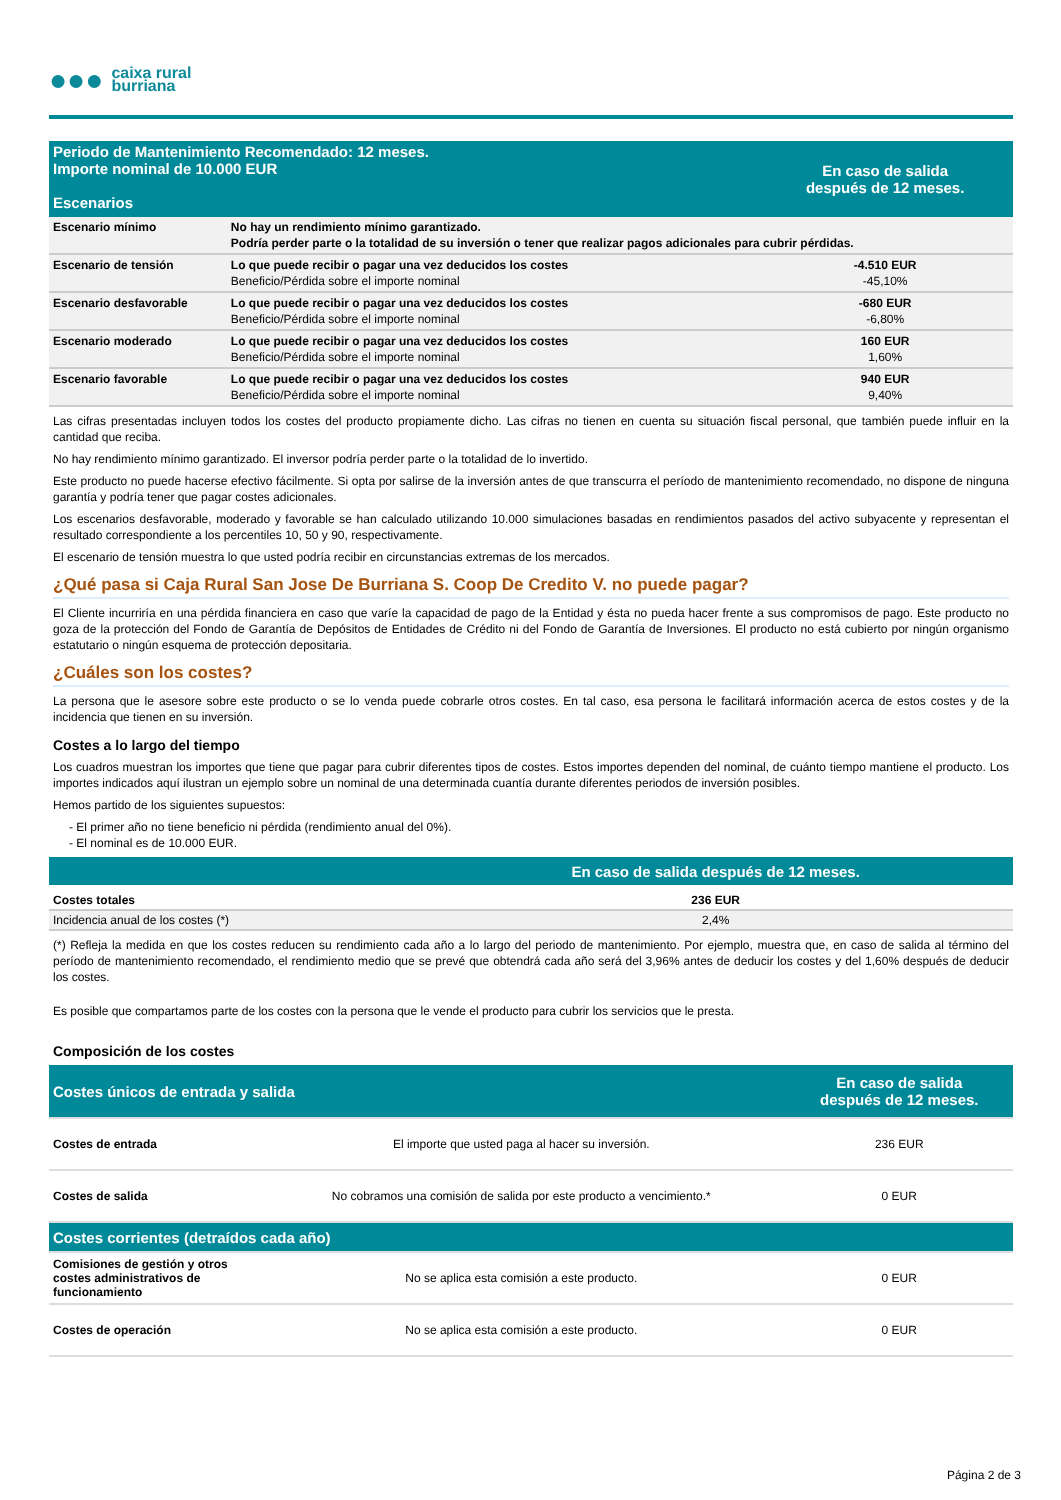●●●
caixa rural
burriana
| Periodo de Mantenimiento Recomendado: 12 meses. Importe nominal de 10.000 EUR Escenarios | | En caso de salida después de 12 meses. |
| Escenario mínimo | No hay un rendimiento mínimo garantizado. Podría perder parte o la totalidad de su inversión o tener que realizar pagos adicionales para cubrir pérdidas. | |
| Escenario de tensión | Lo que puede recibir o pagar una vez deducidos los costes Beneficio/Pérdida sobre el importe nominal | -4.510 EUR -45,10% |
| Escenario desfavorable | Lo que puede recibir o pagar una vez deducidos los costes Beneficio/Pérdida sobre el importe nominal | -680 EUR -6,80% |
| Escenario moderado | Lo que puede recibir o pagar una vez deducidos los costes Beneficio/Pérdida sobre el importe nominal | 160 EUR 1,60% |
| Escenario favorable | Lo que puede recibir o pagar una vez deducidos los costes Beneficio/Pérdida sobre el importe nominal | 940 EUR 9,40% |
Las cifras presentadas incluyen todos los costes del producto propiamente dicho. Las cifras no tienen en cuenta su situación fiscal personal, que también puede influir en la cantidad que reciba.
No hay rendimiento mínimo garantizado. El inversor podría perder parte o la totalidad de lo invertido.
Este producto no puede hacerse efectivo fácilmente. Si opta por salirse de la inversión antes de que transcurra el período de mantenimiento recomendado, no dispone de ninguna garantía y podría tener que pagar costes adicionales.
Los escenarios desfavorable, moderado y favorable se han calculado utilizando 10.000 simulaciones basadas en rendimientos pasados del activo subyacente y representan el resultado correspondiente a los percentiles 10, 50 y 90, respectivamente.
El escenario de tensión muestra lo que usted podría recibir en circunstancias extremas de los mercados.
¿Qué pasa si Caja Rural San Jose De Burriana S. Coop De Credito V. no puede pagar?
El Cliente incurriría en una pérdida financiera en caso que varíe la capacidad de pago de la Entidad y ésta no pueda hacer frente a sus compromisos de pago. Este producto no goza de la protección del Fondo de Garantía de Depósitos de Entidades de Crédito ni del Fondo de Garantía de Inversiones. El producto no está cubierto por ningún organismo estatutario o ningún esquema de protección depositaria.
¿Cuáles son los costes?
La persona que le asesore sobre este producto o se lo venda puede cobrarle otros costes. En tal caso, esa persona le facilitará información acerca de estos costes y de la incidencia que tienen en su inversión.
Costes a lo largo del tiempo
Los cuadros muestran los importes que tiene que pagar para cubrir diferentes tipos de costes. Estos importes dependen del nominal, de cuánto tiempo mantiene el producto. Los importes indicados aquí ilustran un ejemplo sobre un nominal de una determinada cuantía durante diferentes periodos de inversión posibles.
Hemos partido de los siguientes supuestos:
- El primer año no tiene beneficio ni pérdida (rendimiento anual del 0%).
- El nominal es de 10.000 EUR.
| | En caso de salida después de 12 meses. |
| Costes totales | 236 EUR |
| Incidencia anual de los costes (*) | 2,4% |
(*) Refleja la medida en que los costes reducen su rendimiento cada año a lo largo del periodo de mantenimiento. Por ejemplo, muestra que, en caso de salida al término del período de mantenimiento recomendado, el rendimiento medio que se prevé que obtendrá cada año será del 3,96% antes de deducir los costes y del 1,60% después de deducir los costes.
Es posible que compartamos parte de los costes con la persona que le vende el producto para cubrir los servicios que le presta.
Composición de los costes
| Costes únicos de entrada y salida | | En caso de salida después de 12 meses. |
| Costes de entrada | El importe que usted paga al hacer su inversión. | 236 EUR |
| Costes de salida | No cobramos una comisión de salida por este producto a vencimiento.* | 0 EUR |
| Costes corrientes (detraídos cada año) | | |
| Comisiones de gestión y otros costes administrativos de funcionamiento | No se aplica esta comisión a este producto. | 0 EUR |
| Costes de operación | No se aplica esta comisión a este producto. | 0 EUR |
Página 2 de 3